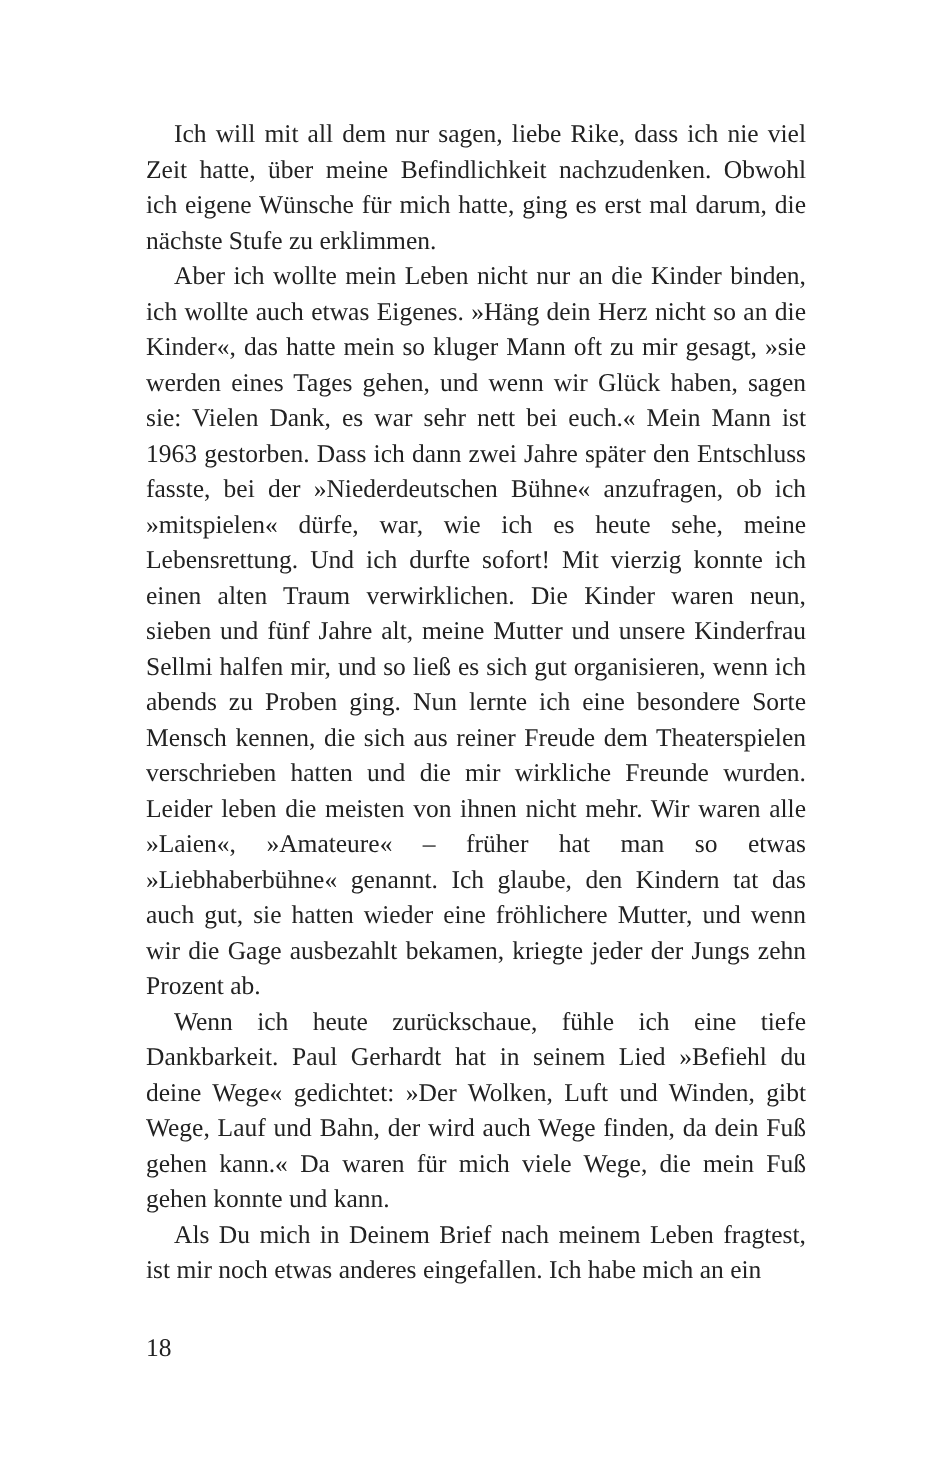Ich will mit all dem nur sagen, liebe Rike, dass ich nie viel Zeit hatte, über meine Befindlichkeit nachzudenken. Obwohl ich eigene Wünsche für mich hatte, ging es erst mal darum, die nächste Stufe zu erklimmen.
Aber ich wollte mein Leben nicht nur an die Kinder binden, ich wollte auch etwas Eigenes. »Häng dein Herz nicht so an die Kinder«, das hatte mein so kluger Mann oft zu mir gesagt, »sie werden eines Tages gehen, und wenn wir Glück haben, sagen sie: Vielen Dank, es war sehr nett bei euch.« Mein Mann ist 1963 gestorben. Dass ich dann zwei Jahre später den Entschluss fasste, bei der »Niederdeutschen Bühne« anzufragen, ob ich »mitspielen« dürfe, war, wie ich es heute sehe, meine Lebensrettung. Und ich durfte sofort! Mit vierzig konnte ich einen alten Traum verwirklichen. Die Kinder waren neun, sieben und fünf Jahre alt, meine Mutter und unsere Kinderfrau Sellmi halfen mir, und so ließ es sich gut organisieren, wenn ich abends zu Proben ging. Nun lernte ich eine besondere Sorte Mensch kennen, die sich aus reiner Freude dem Theaterspielen verschrieben hatten und die mir wirkliche Freunde wurden. Leider leben die meisten von ihnen nicht mehr. Wir waren alle »Laien«, »Amateure« – früher hat man so etwas »Liebhaberbühne« genannt. Ich glaube, den Kindern tat das auch gut, sie hatten wieder eine fröhlichere Mutter, und wenn wir die Gage ausbezahlt bekamen, kriegte jeder der Jungs zehn Prozent ab.
Wenn ich heute zurückschaue, fühle ich eine tiefe Dankbarkeit. Paul Gerhardt hat in seinem Lied »Befiehl du deine Wege« gedichtet: »Der Wolken, Luft und Winden, gibt Wege, Lauf und Bahn, der wird auch Wege finden, da dein Fuß gehen kann.« Da waren für mich viele Wege, die mein Fuß gehen konnte und kann.
Als Du mich in Deinem Brief nach meinem Leben fragtest, ist mir noch etwas anderes eingefallen. Ich habe mich an ein
18